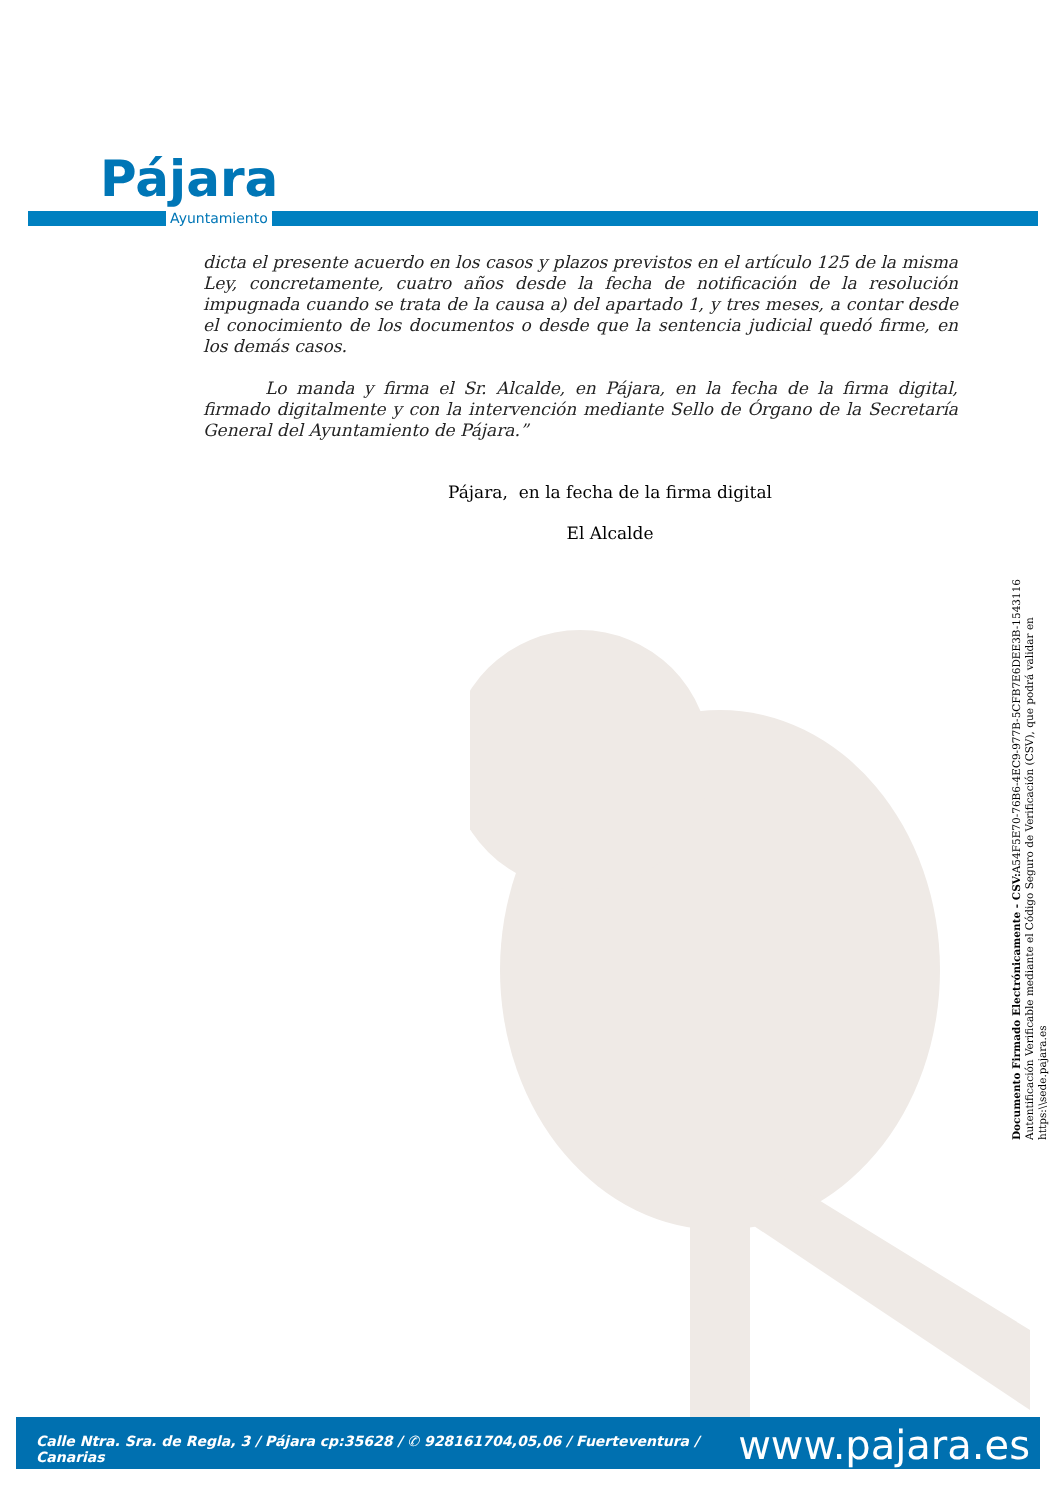Pájara
Ayuntamiento
dicta el presente acuerdo en los casos y plazos previstos en el artículo 125 de la misma Ley, concretamente, cuatro años desde la fecha de notificación de la resolución impugnada cuando se trata de la causa a) del apartado 1, y tres meses, a contar desde el conocimiento de los documentos o desde que la sentencia judicial quedó firme, en los demás casos.
Lo manda y firma el Sr. Alcalde, en Pájara, en la fecha de la firma digital, firmado digitalmente y con la intervención mediante Sello de Órgano de la Secretaría General del Ayuntamiento de Pájara.”
Pájara, en la fecha de la firma digital
El Alcalde
Documento Firmado Electrónicamente - CSV: A54F5E70-76B6-4EC9-977B-5CFB7E6DEE3B-1543116
Autentificación Verificable mediante el Código Seguro de Verificación (CSV), que podrá validar en https:\\sede.pajara.es
Calle Ntra. Sra. de Regla, 3 / Pájara cp:35628 / ✆ 928161704,05,06 / Fuerteventura / Canarias www.pajara.es